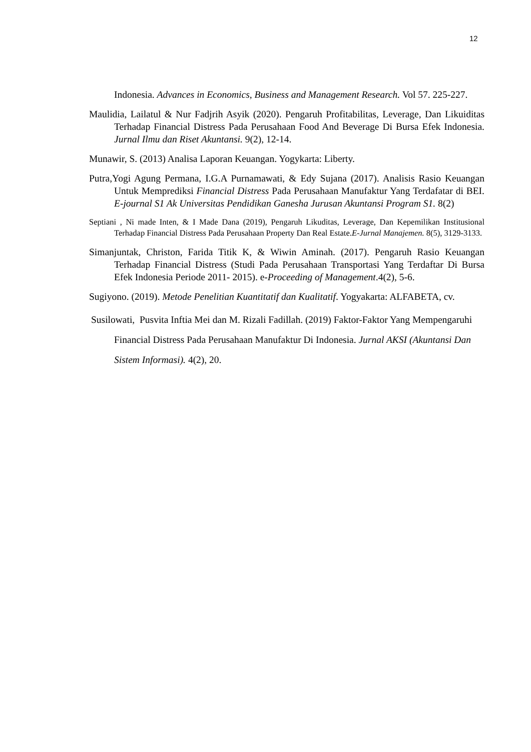12
Indonesia. Advances in Economics, Business and Management Research. Vol 57. 225-227.
Maulidia, Lailatul & Nur Fadjrih Asyik (2020). Pengaruh Profitabilitas, Leverage, Dan Likuiditas Terhadap Financial Distress Pada Perusahaan Food And Beverage Di Bursa Efek Indonesia. Jurnal Ilmu dan Riset Akuntansi. 9(2), 12-14.
Munawir, S. (2013) Analisa Laporan Keuangan. Yogykarta: Liberty.
Putra,Yogi Agung Permana, I.G.A Purnamawati, & Edy Sujana (2017). Analisis Rasio Keuangan Untuk Memprediksi Financial Distress Pada Perusahaan Manufaktur Yang Terdafatar di BEI. E-journal S1 Ak Universitas Pendidikan Ganesha Jurusan Akuntansi Program S1. 8(2)
Septiani , Ni made Inten, & I Made Dana (2019), Pengaruh Likuditas, Leverage, Dan Kepemilikan Institusional Terhadap Financial Distress Pada Perusahaan Property Dan Real Estate.E-Jurnal Manajemen. 8(5), 3129-3133.
Simanjuntak, Christon, Farida Titik K, & Wiwin Aminah. (2017). Pengaruh Rasio Keuangan Terhadap Financial Distress (Studi Pada Perusahaan Transportasi Yang Terdaftar Di Bursa Efek Indonesia Periode 2011- 2015). e-Proceeding of Management.4(2), 5-6.
Sugiyono. (2019). Metode Penelitian Kuantitatif dan Kualitatif. Yogyakarta: ALFABETA, cv.
Susilowati, Pusvita Inftia Mei dan M. Rizali Fadillah. (2019) Faktor-Faktor Yang Mempengaruhi Financial Distress Pada Perusahaan Manufaktur Di Indonesia. Jurnal AKSI (Akuntansi Dan Sistem Informasi). 4(2), 20.